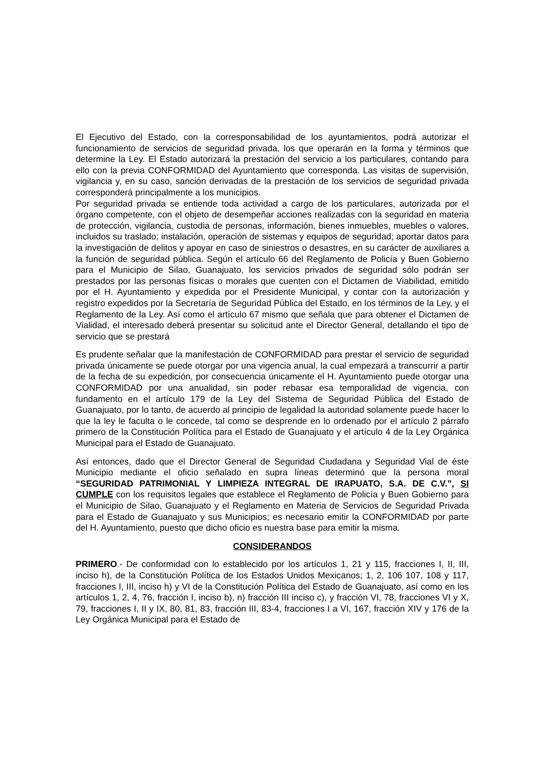El Ejecutivo del Estado, con la corresponsabilidad de los ayuntamientos, podrá autorizar el funcionamiento de servicios de seguridad privada, los que operarán en la forma y términos que determine la Ley. El Estado autorizará la prestación del servicio a los particulares, contando para ello con la previa CONFORMIDAD del Ayuntamiento que corresponda. Las visitas de supervisión, vigilancia y, en su caso, sanción derivadas de la prestación de los servicios de seguridad privada corresponderá principalmente a los municipios.
Por seguridad privada se entiende toda actividad a cargo de los particulares, autorizada por el órgano competente, con el objeto de desempeñar acciones realizadas con la seguridad en materia de protección, vigilancia, custodia de personas, información, bienes inmuebles, muebles o valores, incluidos su traslado; instalación, operación de sistemas y equipos de seguridad; aportar datos para la investigación de delitos y apoyar en caso de siniestros o desastres, en su carácter de auxiliares a la función de seguridad pública. Según el artículo 66 del Reglamento de Policía y Buen Gobierno para el Municipio de Silao, Guanajuato, los servicios privados de seguridad sólo podrán ser prestados por las personas físicas o morales que cuenten con el Dictamen de Viabilidad, emitido por el H. Ayuntamiento y expedida por el Presidente Municipal, y contar con la autorización y registro expedidos por la Secretaría de Seguridad Pública del Estado, en los términos de la Ley, y el Reglamento de la Ley. Así como el artículo 67 mismo que señala que para obtener el Dictamen de Vialidad, el interesado deberá presentar su solicitud ante el Director General, detallando el tipo de servicio que se prestará
Es prudente señalar que la manifestación de CONFORMIDAD para prestar el servicio de seguridad privada únicamente se puede otorgar por una vigencia anual, la cual empezará a transcurrir a partir de la fecha de su expedición, por consecuencia únicamente el H. Ayuntamiento puede otorgar una CONFORMIDAD por una anualidad, sin poder rebasar esa temporalidad de vigencia, con fundamento en el artículo 179 de la Ley del Sistema de Seguridad Pública del Estado de Guanajuato, por lo tanto, de acuerdo al principio de legalidad la autoridad solamente puede hacer lo que la ley le faculta o le concede, tal como se desprende en lo ordenado por el artículo 2 párrafo primero de la Constitución Política para el Estado de Guanajuato y el artículo 4 de la Ley Orgánica Municipal para el Estado de Guanajuato.
Así entonces, dado que el Director General de Seguridad Ciudadana y Seguridad Vial de éste Municipio mediante el oficio señalado en supra líneas determinó que la persona moral “SEGURIDAD PATRIMONIAL Y LIMPIEZA INTEGRAL DE IRAPUATO, S.A. DE C.V.”, SI CUMPLE con los requisitos legales que establece el Reglamento de Policía y Buen Gobierno para el Municipio de Silao, Guanajuato y el Reglamento en Materia de Servicios de Seguridad Privada para el Estado de Guanajuato y sus Municipios; es necesario emitir la CONFORMIDAD por parte del H. Ayuntamiento, puesto que dicho oficio es nuestra base para emitir la misma.
CONSIDERANDOS
PRIMERO.- De conformidad con lo establecido por los artículos 1, 21 y 115, fracciones I, II, III, inciso h), de la Constitución Política de los Estados Unidos Mexicanos; 1, 2, 106 107, 108 y 117, fracciones I, III, inciso h) y VI de la Constitución Política del Estado de Guanajuato, así como en los artículos 1, 2, 4, 76, fracción I, inciso b), n) fracción III inciso c), y fracción VI, 78, fracciones VI y X, 79, fracciones I, II y IX, 80, 81, 83, fracción III, 83-4, fracciones I a VI, 167, fracción XIV y 176 de la Ley Orgánica Municipal para el Estado de